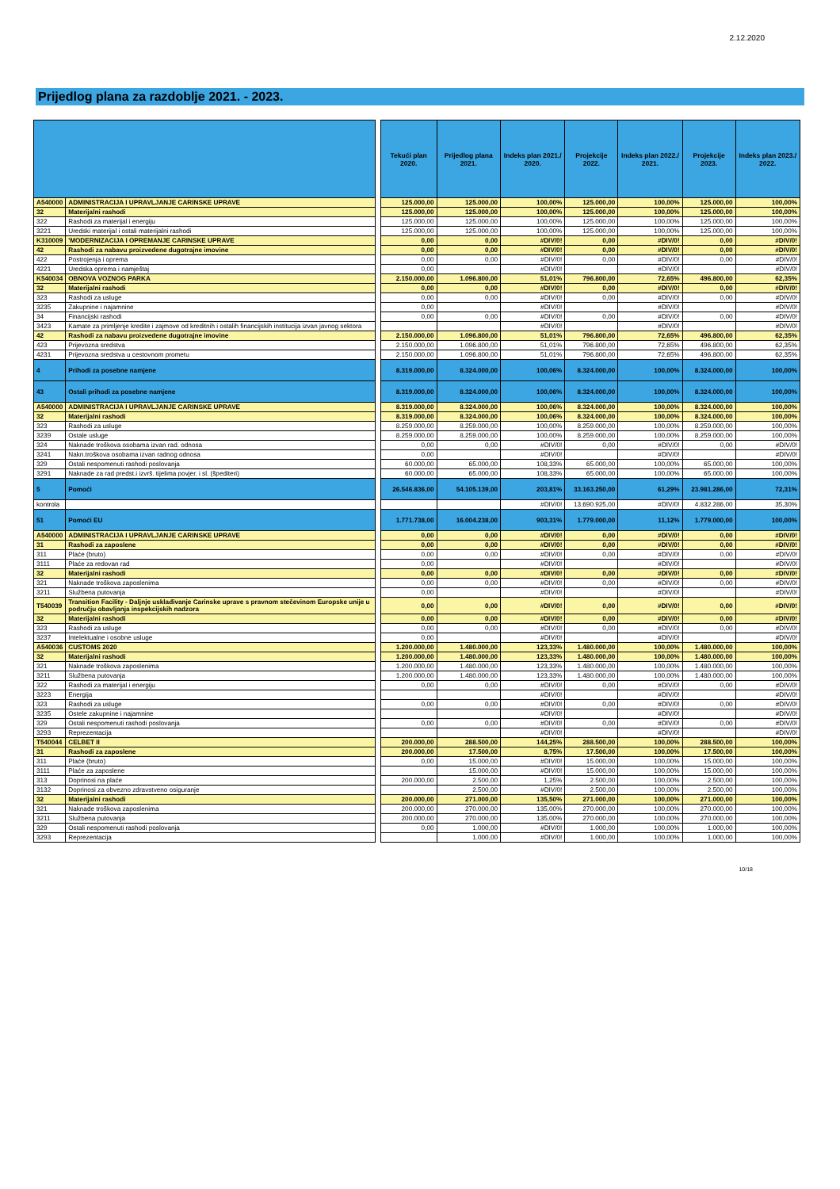2.12.2020
Prijedlog plana za razdoblje 2021. - 2023.
| | | | Tekući plan 2020. | Prijedlog plana 2021. | Indeks plan 2021./ 2020. | Projekcije 2022. | Indeks plan 2022./ 2021. | Projekcije 2023. | Indeks plan 2023./ 2022. |
| --- | --- | --- | --- | --- | --- | --- | --- | --- | --- |
| A540000 | ADMINISTRACIJA I UPRAVLJANJE CARINSKE UPRAVE | | 125.000,00 | 125.000,00 | 100,00% | 125.000,00 | 100,00% | 125.000,00 | 100,00% |
| 32 | Materijalni rashodi | | 125.000,00 | 125.000,00 | 100,00% | 125.000,00 | 100,00% | 125.000,00 | 100,00% |
| 322 | Rashodi za materijal i energiju | | 125.000,00 | 125.000,00 | 100,00% | 125.000,00 | 100,00% | 125.000,00 | 100,00% |
| 3221 | Uredski materijal i ostali materijalni rashodi | | 125.000,00 | 125.000,00 | 100,00% | 125.000,00 | 100,00% | 125.000,00 | 100,00% |
| K310009 | 'MODERNIZACIJA I OPREMANJE CARINSKE UPRAVE | | 0,00 | 0,00 | #DIV/0! | 0,00 | #DIV/0! | 0,00 | #DIV/0! |
| 42 | Rashodi za nabavu proizvedene dugotrajne imovine | | 0,00 | 0,00 | #DIV/0! | 0,00 | #DIV/0! | 0,00 | #DIV/0! |
| 422 | Postrojenja i oprema | | 0,00 | 0,00 | #DIV/0! | 0,00 | #DIV/0! | 0,00 | #DIV/0! |
| 4221 | Uredska oprema i namještaj | | 0,00 | | #DIV/0! | | #DIV/0! | | #DIV/0! |
| K540034 | OBNOVA VOZNOG PARKA | | 2.150.000,00 | 1.096.800,00 | 51,01% | 796.800,00 | 72,65% | 496.800,00 | 62,35% |
| 32 | Materijalni rashodi | | 0,00 | 0,00 | #DIV/0! | 0,00 | #DIV/0! | 0,00 | #DIV/0! |
| 323 | Rashodi za usluge | | 0,00 | 0,00 | #DIV/0! | 0,00 | #DIV/0! | 0,00 | #DIV/0! |
| 3235 | Zakupnine i najamnine | | 0,00 | | #DIV/0! | | #DIV/0! | | #DIV/0! |
| 34 | Financijski rashodi | | 0,00 | 0,00 | #DIV/0! | 0,00 | #DIV/0! | 0,00 | #DIV/0! |
| 3423 | Kamate za primljenje kredite i zajmove od kreditnih i ostalih financijskih institucija izvan javnog sektora | | | | #DIV/0! | | #DIV/0! | | #DIV/0! |
| 42 | Rashodi za nabavu proizvedene dugotrajne imovine | | 2.150.000,00 | 1.096.800,00 | 51,01% | 796.800,00 | 72,65% | 496.800,00 | 62,35% |
| 423 | Prijevozna sredstva | | 2.150.000,00 | 1.096.800,00 | 51,01% | 796.800,00 | 72,65% | 496.800,00 | 62,35% |
| 4231 | Prijevozna sredstva u cestovnom prometu | | 2.150.000,00 | 1.096.800,00 | 51,01% | 796.800,00 | 72,65% | 496.800,00 | 62,35% |
| 4 | Prihodi za posebne namjene | | 8.319.000,00 | 8.324.000,00 | 100,06% | 8.324.000,00 | 100,00% | 8.324.000,00 | 100,00% |
| 43 | Ostali prihodi za posebne namjene | | 8.319.000,00 | 8.324.000,00 | 100,06% | 8.324.000,00 | 100,00% | 8.324.000,00 | 100,00% |
| A540000 | ADMINISTRACIJA I UPRAVLJANJE CARINSKE UPRAVE | | 8.319.000,00 | 8.324.000,00 | 100,06% | 8.324.000,00 | 100,00% | 8.324.000,00 | 100,00% |
| 32 | Materijalni rashodi | | 8.319.000,00 | 8.324.000,00 | 100,06% | 8.324.000,00 | 100,00% | 8.324.000,00 | 100,00% |
| 323 | Rashodi za usluge | | 8.259.000,00 | 8.259.000,00 | 100,00% | 8.259.000,00 | 100,00% | 8.259.000,00 | 100,00% |
| 3239 | Ostale usluge | | 8.259.000,00 | 8.259.000,00 | 100,00% | 8.259.000,00 | 100,00% | 8.259.000,00 | 100,00% |
| 324 | Naknade troškova osobama izvan rad. odnosa | | 0,00 | 0,00 | #DIV/0! | 0,00 | #DIV/0! | 0,00 | #DIV/0! |
| 3241 | Nakn.troškova osobama izvan radnog odnosa | | 0,00 | | #DIV/0! | | #DIV/0! | | #DIV/0! |
| 329 | Ostali nespomenuti rashodi poslovanja | | 60.000,00 | 65.000,00 | 108,33% | 65.000,00 | 100,00% | 65.000,00 | 100,00% |
| 3291 | Naknade za rad predst.i izvrš. tijelima povjer. i sl. (špediteri) | | 60.000,00 | 65.000,00 | 108,33% | 65.000,00 | 100,00% | 65.000,00 | 100,00% |
| 5 | Pomoći | | 26.546.836,00 | 54.105.139,00 | 203,81% | 33.163.250,00 | 61,29% | 23.981.286,00 | 72,31% |
| kontrola | | | | | #DIV/0! | 13.690.925,00 | #DIV/0! | 4.832.286,00 | 35,30% |
| 51 | Pomoći EU | | 1.771.738,00 | 16.004.238,00 | 903,31% | 1.779.000,00 | 11,12% | 1.779.000,00 | 100,00% |
| A540000 | ADMINISTRACIJA I UPRAVLJANJE CARINSKE UPRAVE | | 0,00 | 0,00 | #DIV/0! | 0,00 | #DIV/0! | 0,00 | #DIV/0! |
| 31 | Rashodi za zaposlene | | 0,00 | 0,00 | #DIV/0! | 0,00 | #DIV/0! | 0,00 | #DIV/0! |
| 311 | Plaće (bruto) | | 0,00 | 0,00 | #DIV/0! | 0,00 | #DIV/0! | 0,00 | #DIV/0! |
| 3111 | Plaće za redovan rad | | 0,00 | | #DIV/0! | | #DIV/0! | | #DIV/0! |
| 32 | Materijalni rashodi | | 0,00 | 0,00 | #DIV/0! | 0,00 | #DIV/0! | 0,00 | #DIV/0! |
| 321 | Naknade troškova zaposlenima | | 0,00 | 0,00 | #DIV/0! | 0,00 | #DIV/0! | 0,00 | #DIV/0! |
| 3211 | Službena putovanja | | 0,00 | | #DIV/0! | | #DIV/0! | | #DIV/0! |
| T540039 | Transition Facility - Daljnje usklađivanje Carinske uprave s pravnom stečevinom Europske unije u području obavljanja inspekcijskih nadzora | | 0,00 | 0,00 | #DIV/0! | 0,00 | #DIV/0! | 0,00 | #DIV/0! |
| 32 | Materijalni rashodi | | 0,00 | 0,00 | #DIV/0! | 0,00 | #DIV/0! | 0,00 | #DIV/0! |
| 323 | Rashodi za usluge | | 0,00 | 0,00 | #DIV/0! | 0,00 | #DIV/0! | 0,00 | #DIV/0! |
| 3237 | Intelektualne i osobne usluge | | 0,00 | | #DIV/0! | | #DIV/0! | | #DIV/0! |
| A540036 | CUSTOMS 2020 | | 1.200.000,00 | 1.480.000,00 | 123,33% | 1.480.000,00 | 100,00% | 1.480.000,00 | 100,00% |
| 32 | Materijalni rashodi | | 1.200.000,00 | 1.480.000,00 | 123,33% | 1.480.000,00 | 100,00% | 1.480.000,00 | 100,00% |
| 321 | Naknade troškova zaposlenima | | 1.200.000,00 | 1.480.000,00 | 123,33% | 1.480.000,00 | 100,00% | 1.480.000,00 | 100,00% |
| 3211 | Službena putovanja | | 1.200.000,00 | 1.480.000,00 | 123,33% | 1.480.000,00 | 100,00% | 1.480.000,00 | 100,00% |
| 322 | Rashodi za materijal i energiju | | 0,00 | 0,00 | #DIV/0! | 0,00 | #DIV/0! | 0,00 | #DIV/0! |
| 3223 | Energija | | | | #DIV/0! | | #DIV/0! | | #DIV/0! |
| 323 | Rashodi za usluge | | 0,00 | 0,00 | #DIV/0! | 0,00 | #DIV/0! | 0,00 | #DIV/0! |
| 3235 | Ostele zakupnine i najamnine | | | | #DIV/0! | | #DIV/0! | | #DIV/0! |
| 329 | Ostali nespomenuti rashodi poslovanja | | 0,00 | 0,00 | #DIV/0! | 0,00 | #DIV/0! | 0,00 | #DIV/0! |
| 3293 | Reprezentacija | | | | #DIV/0! | | #DIV/0! | | #DIV/0! |
| T540044 | CELBET II | | 200.000,00 | 288.500,00 | 144,25% | 288.500,00 | 100,00% | 288.500,00 | 100,00% |
| 31 | Rashodi za zaposlene | | 200.000,00 | 17.500,00 | 8,75% | 17.500,00 | 100,00% | 17.500,00 | 100,00% |
| 311 | Plaće (bruto) | | 0,00 | 15.000,00 | #DIV/0! | 15.000,00 | 100,00% | 15.000,00 | 100,00% |
| 3111 | Plaće za zaposlene | | | 15.000,00 | #DIV/0! | 15.000,00 | 100,00% | 15.000,00 | 100,00% |
| 313 | Doprinosi na plaće | | 200.000,00 | 2.500,00 | 1,25% | 2.500,00 | 100,00% | 2.500,00 | 100,00% |
| 3132 | Doprinosi za obvezno zdravstveno osiguranje | | | 2.500,00 | #DIV/0! | 2.500,00 | 100,00% | 2.500,00 | 100,00% |
| 32 | Materijalni rashodi | | 200.000,00 | 271.000,00 | 135,50% | 271.000,00 | 100,00% | 271.000,00 | 100,00% |
| 321 | Naknade troškova zaposlenima | | 200.000,00 | 270.000,00 | 135,00% | 270.000,00 | 100,00% | 270.000,00 | 100,00% |
| 3211 | Službena putovanja | | 200.000,00 | 270.000,00 | 135,00% | 270.000,00 | 100,00% | 270.000,00 | 100,00% |
| 329 | Ostali nespomenuti rashodi poslovanja | | 0,00 | 1.000,00 | #DIV/0! | 1.000,00 | 100,00% | 1.000,00 | 100,00% |
| 3293 | Reprezentacija | | | 1.000,00 | #DIV/0! | 1.000,00 | 100,00% | 1.000,00 | 100,00% |
10/18